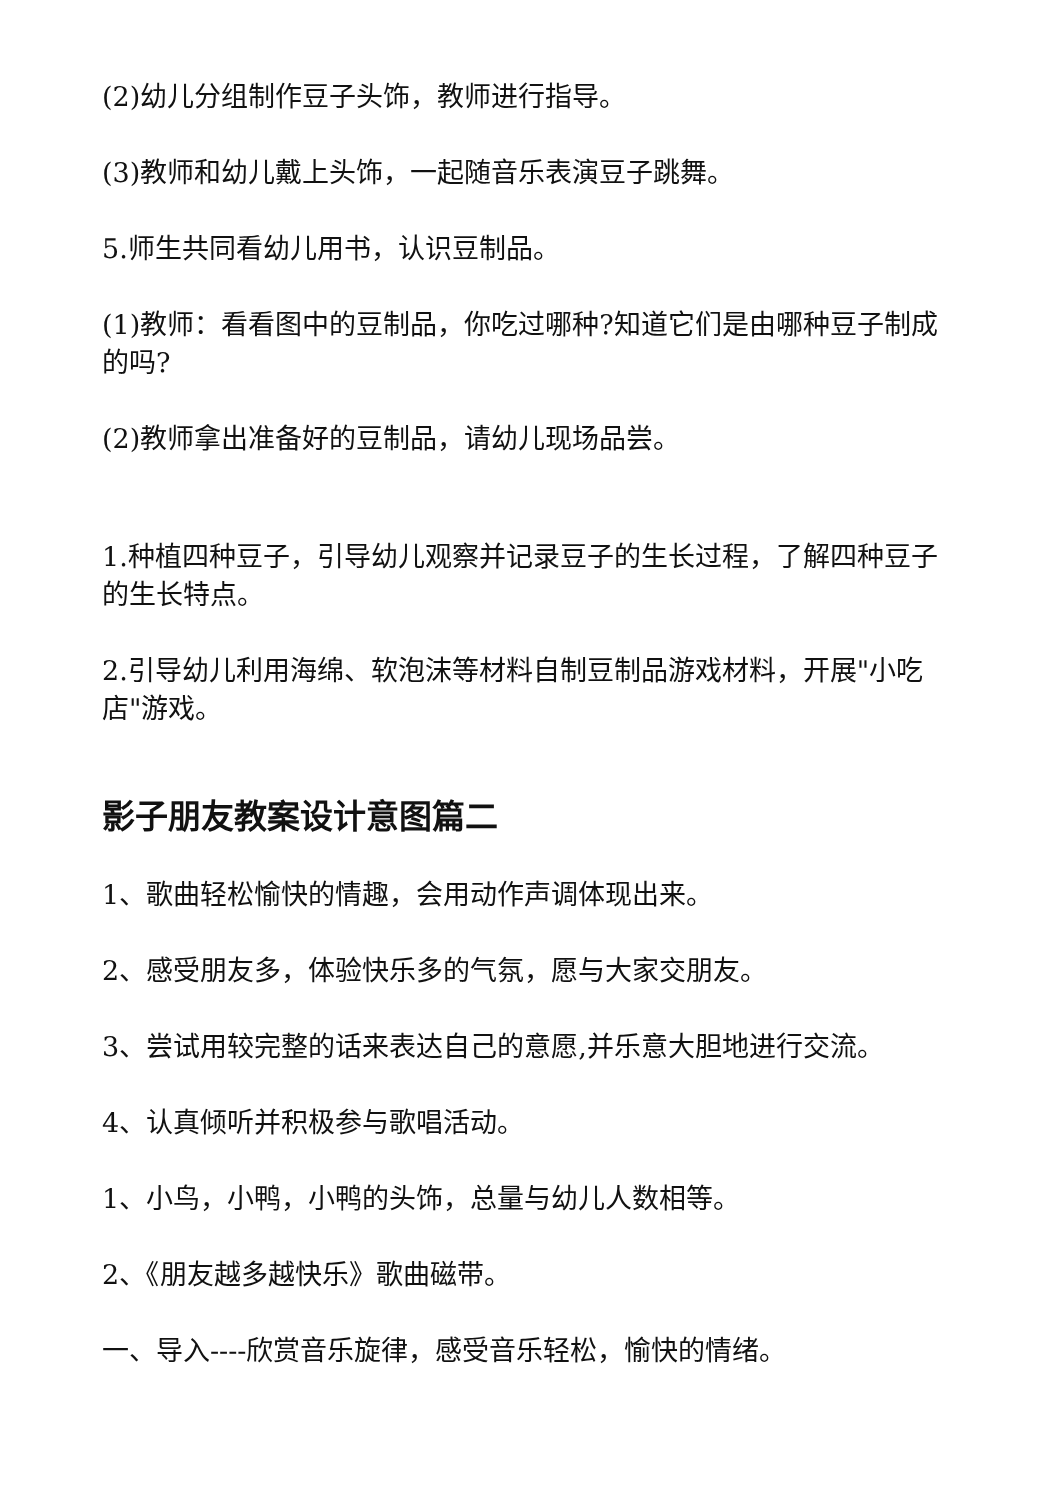(2)幼儿分组制作豆子头饰，教师进行指导。
(3)教师和幼儿戴上头饰，一起随音乐表演豆子跳舞。
5.师生共同看幼儿用书，认识豆制品。
(1)教师：看看图中的豆制品，你吃过哪种?知道它们是由哪种豆子制成的吗?
(2)教师拿出准备好的豆制品，请幼儿现场品尝。
1.种植四种豆子，引导幼儿观察并记录豆子的生长过程，了解四种豆子的生长特点。
2.引导幼儿利用海绵、软泡沫等材料自制豆制品游戏材料，开展"小吃店"游戏。
影子朋友教案设计意图篇二
1、歌曲轻松愉快的情趣，会用动作声调体现出来。
2、感受朋友多，体验快乐多的气氛，愿与大家交朋友。
3、尝试用较完整的话来表达自己的意愿,并乐意大胆地进行交流。
4、认真倾听并积极参与歌唱活动。
1、小鸟，小鸭，小鸭的头饰，总量与幼儿人数相等。
2、《朋友越多越快乐》歌曲磁带。
一、导入----欣赏音乐旋律，感受音乐轻松，愉快的情绪。